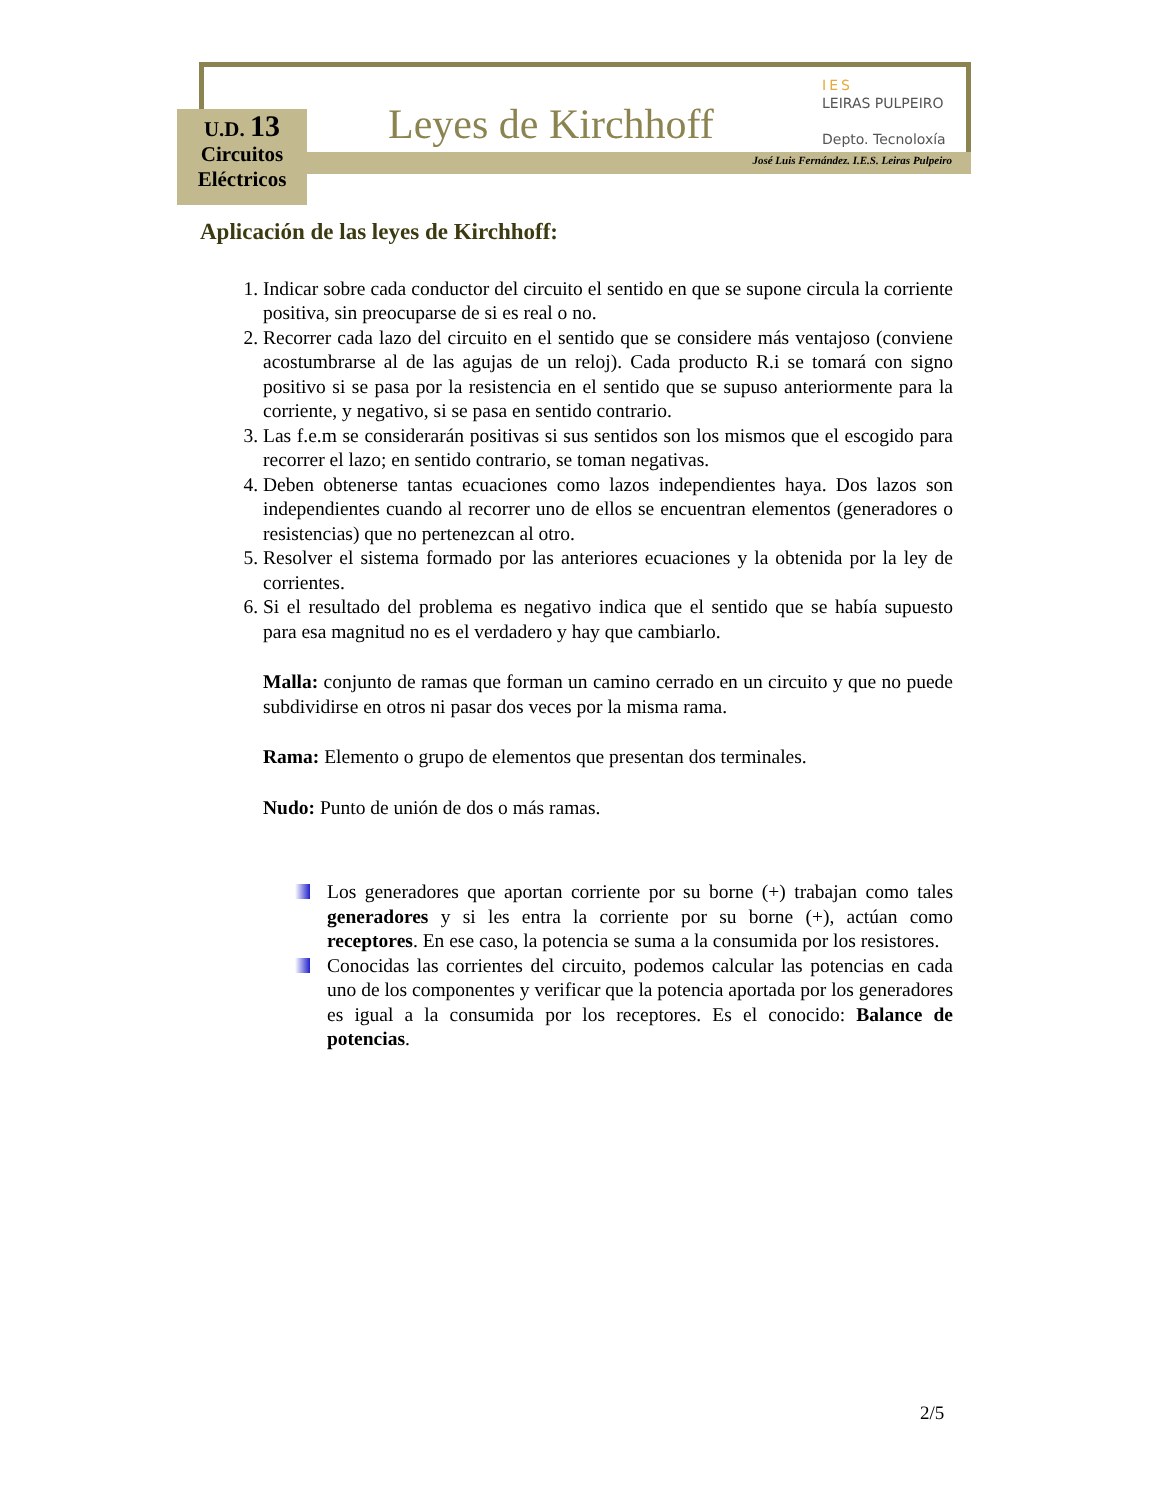U.D. 13
Circuitos
Eléctricos
Leyes de Kirchhoff
IES
LEIRAS PULPEIRO
Depto. Tecnoloxía
José Luis Fernández. I.E.S. Leiras Pulpeiro
Aplicación de las leyes de Kirchhoff:
1. Indicar sobre cada conductor del circuito el sentido en que se supone circula la corriente positiva, sin preocuparse de si es real o no.
2. Recorrer cada lazo del circuito en el sentido que se considere más ventajoso (conviene acostumbrarse al de las agujas de un reloj). Cada producto R.i se tomará con signo positivo si se pasa por la resistencia en el sentido que se supuso anteriormente para la corriente, y negativo, si se pasa en sentido contrario.
3. Las f.e.m se considerarán positivas si sus sentidos son los mismos que el escogido para recorrer el lazo; en sentido contrario, se toman negativas.
4. Deben obtenerse tantas ecuaciones como lazos independientes haya. Dos lazos son independientes cuando al recorrer uno de ellos se encuentran elementos (generadores o resistencias) que no pertenezcan al otro.
5. Resolver el sistema formado por las anteriores ecuaciones y la obtenida por la ley de corrientes.
6. Si el resultado del problema es negativo indica que el sentido que se había supuesto para esa magnitud no es el verdadero y hay que cambiarlo.
Malla: conjunto de ramas que forman un camino cerrado en un circuito y que no puede subdividirse en otros ni pasar dos veces por la misma rama.
Rama: Elemento o grupo de elementos que presentan dos terminales.
Nudo: Punto de unión de dos o más ramas.
Los generadores que aportan corriente por su borne (+) trabajan como tales generadores y si les entra la corriente por su borne (+), actúan como receptores. En ese caso, la potencia se suma a la consumida por los resistores.
Conocidas las corrientes del circuito, podemos calcular las potencias en cada uno de los componentes y verificar que la potencia aportada por los generadores es igual a la consumida por los receptores. Es el conocido: Balance de potencias.
2/5